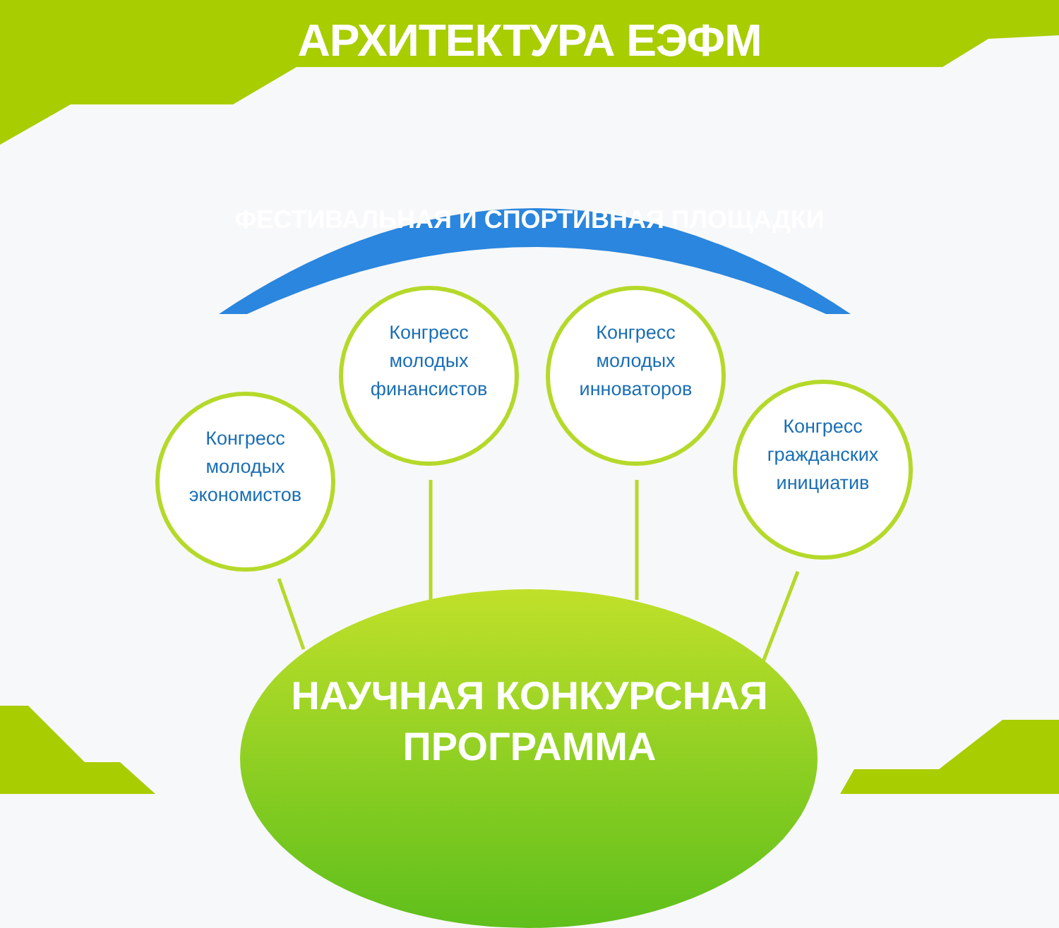АРХИТЕКТУРА ЕЭФМ
ФЕСТИВАЛЬНАЯ И СПОРТИВНАЯ ПЛОЩАДКИ
Конгресс
молодых
экономистов
Конгресс
молодых
финансистов
Конгресс
молодых
инноваторов
Конгресс
гражданских
инициатив
НАУЧНАЯ КОНКУРСНАЯ
ПРОГРАММА